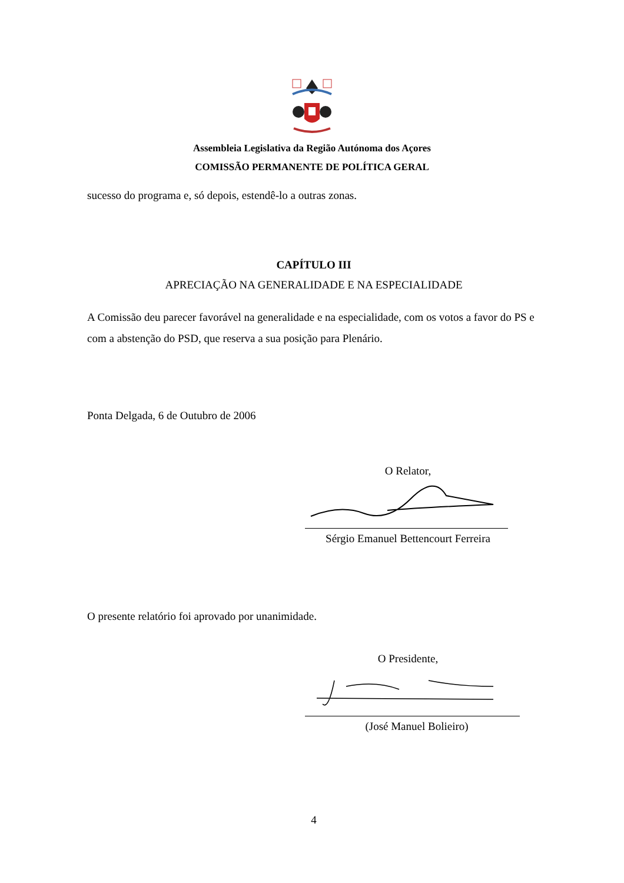Assembleia Legislativa da Região Autónoma dos Açores
COMISSÃO PERMANENTE DE POLÍTICA GERAL
sucesso do programa e, só depois, estendê-lo a outras zonas.
CAPÍTULO III
APRECIAÇÃO NA GENERALIDADE E NA ESPECIALIDADE
A Comissão deu parecer favorável na generalidade e na especialidade, com os votos a favor do PS e com a abstenção do PSD, que reserva a sua posição para Plenário.
Ponta Delgada, 6 de Outubro de 2006
O Relator,
Sérgio Emanuel Bettencourt Ferreira
O presente relatório foi aprovado por unanimidade.
O Presidente,
(José Manuel Bolieiro)
4